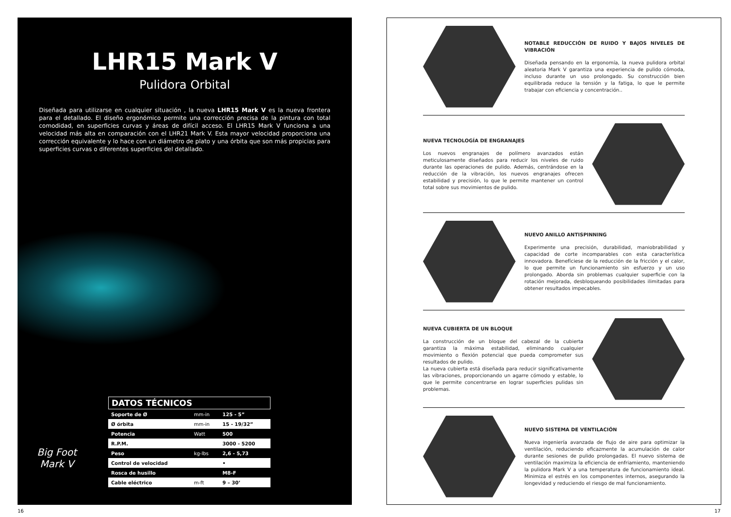LHR15 Mark V
Pulidora Orbital
Diseñada para utilizarse en cualquier situación , la nueva LHR15 Mark V es la nueva frontera para el detallado. El diseño ergonómico permite una corrección precisa de la pintura con total comodidad, en superficies curvas y áreas de difícil acceso. El LHR15 Mark V funciona a una velocidad más alta en comparación con el LHR21 Mark V. Esta mayor velocidad proporciona una corrección equivalente y lo hace con un diámetro de plato y una órbita que son más propicias para superficies curvas o diferentes superficies del detallado.
Big Foot
Mark V
DATOS TÉCNICOS
| Soporte de Ø | mm-in | 125 - 5” |
| Ø órbita | mm-in | 15 - 19/32” |
| Potencia | Watt | 500 |
| R.P.M. | | 3000 - 5200 |
| Peso | kg-lbs | 2,6 - 5,73 |
| Control de velocidad | | • |
| Rosca de husillo | | M8-F |
| Cable eléctrico | m-ft | 9 – 30’ |
NOTABLE REDUCCIÓN DE RUIDO Y BAJOS NIVELES DE VIBRACIÓN
Diseñada pensando en la ergonomía, la nueva pulidora orbital aleatoria Mark V garantiza una experiencia de pulido cómoda, incluso durante un uso prolongado. Su construcción bien equilibrada reduce la tensión y la fatiga, lo que le permite trabajar con eficiencia y concentración..
NUEVA TECNOLOGÍA DE ENGRANAJES
Los nuevos engranajes de polímero avanzados están meticulosamente diseñados para reducir los niveles de ruido durante las operaciones de pulido. Además, centrándose en la reducción de la vibración, los nuevos engranajes ofrecen estabilidad y precisión, lo que le permite mantener un control total sobre sus movimientos de pulido.
NUEVO ANILLO ANTISPINNING
Experimente una precisión, durabilidad, maniobrabilidad y capacidad de corte incomparables con esta característica innovadora. Benefíciese de la reducción de la fricción y el calor, lo que permite un funcionamiento sin esfuerzo y un uso prolongado. Aborda sin problemas cualquier superficie con la rotación mejorada, desbloqueando posibilidades ilimitadas para obtener resultados impecables.
NUEVA CUBIERTA DE UN BLOQUE
La construcción de un bloque del cabezal de la cubierta garantiza la máxima estabilidad, eliminando cualquier movimiento o flexión potencial que pueda comprometer sus resultados de pulido.
La nueva cubierta está diseñada para reducir significativamente las vibraciones, proporcionando un agarre cómodo y estable, lo que le permite concentrarse en lograr superficies pulidas sin problemas.
NUEVO SISTEMA DE VENTILACIÓN
Nueva ingeniería avanzada de flujo de aire para optimizar la ventilación, reduciendo eficazmente la acumulación de calor durante sesiones de pulido prolongadas. El nuevo sistema de ventilación maximiza la eficiencia de enfriamiento, manteniendo la pulidora Mark V a una temperatura de funcionamiento ideal. Minimiza el estrés en los componentes internos, asegurando la longevidad y reduciendo el riesgo de mal funcionamiento.
16 17